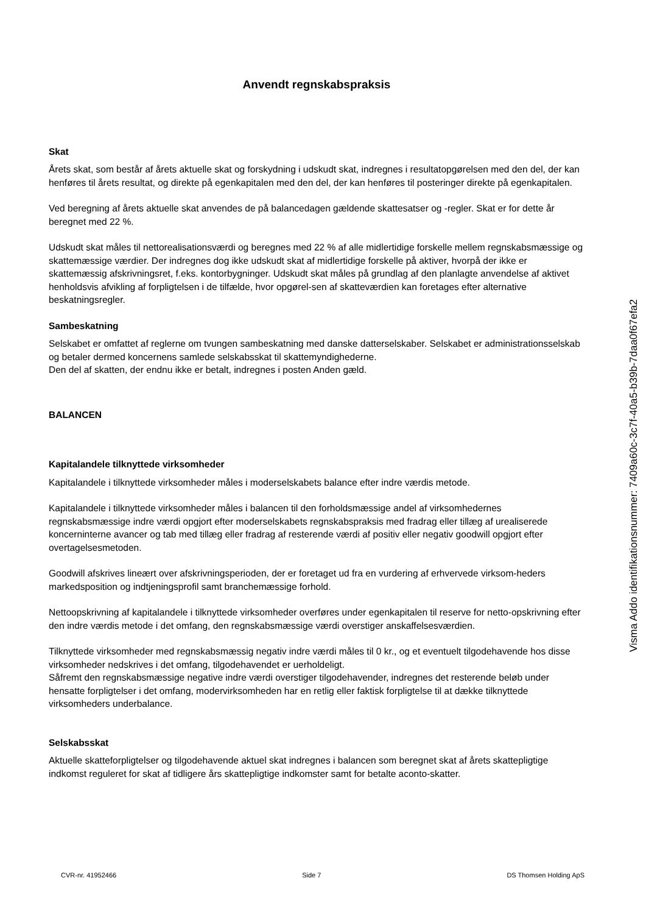Anvendt regnskabspraksis
Skat
Årets skat, som består af årets aktuelle skat og forskydning i udskudt skat, indregnes i resultatopgørelsen med den del, der kan henføres til årets resultat, og direkte på egenkapitalen med den del, der kan henføres til posteringer direkte på egenkapitalen.
Ved beregning af årets aktuelle skat anvendes de på balancedagen gældende skattesatser og -regler. Skat er for dette år beregnet med 22 %.
Udskudt skat måles til nettorealisationsværdi og beregnes med 22 % af alle midlertidige forskelle mellem regnskabsmæssige og skattemæssige værdier. Der indregnes dog ikke udskudt skat af midlertidige forskelle på aktiver, hvorpå der ikke er skattemæssig afskrivningsret, f.eks. kontorbygninger. Udskudt skat måles på grundlag af den planlagte anvendelse af aktivet henholdsvis afvikling af forpligtelsen i de tilfælde, hvor opgørel-sen af skatteværdien kan foretages efter alternative beskatningsregler.
Sambeskatning
Selskabet er omfattet af reglerne om tvungen sambeskatning med danske datterselskaber. Selskabet er administrationsselskab og betaler dermed koncernens samlede selskabsskat til skattemyndighederne.
Den del af skatten, der endnu ikke er betalt, indregnes i posten Anden gæld.
BALANCEN
Kapitalandele tilknyttede virksomheder
Kapitalandele i tilknyttede virksomheder måles i moderselskabets balance efter indre værdis metode.
Kapitalandele i tilknyttede virksomheder måles i balancen til den forholdsmæssige andel af virksomhedernes regnskabsmæssige indre værdi opgjort efter moderselskabets regnskabspraksis med fradrag eller tillæg af urealiserede koncerninterne avancer og tab med tillæg eller fradrag af resterende værdi af positiv eller negativ goodwill opgjort efter overtagelsesmetoden.
Goodwill afskrives lineært over afskrivningsperioden, der er foretaget ud fra en vurdering af erhvervede virksom-heders markedsposition og indtjeningsprofil samt branchemæssige forhold.
Nettoopskrivning af kapitalandele i tilknyttede virksomheder overføres under egenkapitalen til reserve for netto-opskrivning efter den indre værdis metode i det omfang, den regnskabsmæssige værdi overstiger anskaffelsesværdien.
Tilknyttede virksomheder med regnskabsmæssig negativ indre værdi måles til 0 kr., og et eventuelt tilgodehavende hos disse virksomheder nedskrives i det omfang, tilgodehavendet er uerholdeligt.
Såfremt den regnskabsmæssige negative indre værdi overstiger tilgodehavender, indregnes det resterende beløb under hensatte forpligtelser i det omfang, modervirksomheden har en retlig eller faktisk forpligtelse til at dække tilknyttede virksomheders underbalance.
Selskabsskat
Aktuelle skatteforpligtelser og tilgodehavende aktuel skat indregnes i balancen som beregnet skat af årets skattepligtige indkomst reguleret for skat af tidligere års skattepligtige indkomster samt for betalte aconto-skatter.
Visma Addo identifikationsnummer: 7409a60c-3c7f-40a5-b39b-7daa0f67efa2
CVR-nr. 41952466 Side 7 DS Thomsen Holding ApS